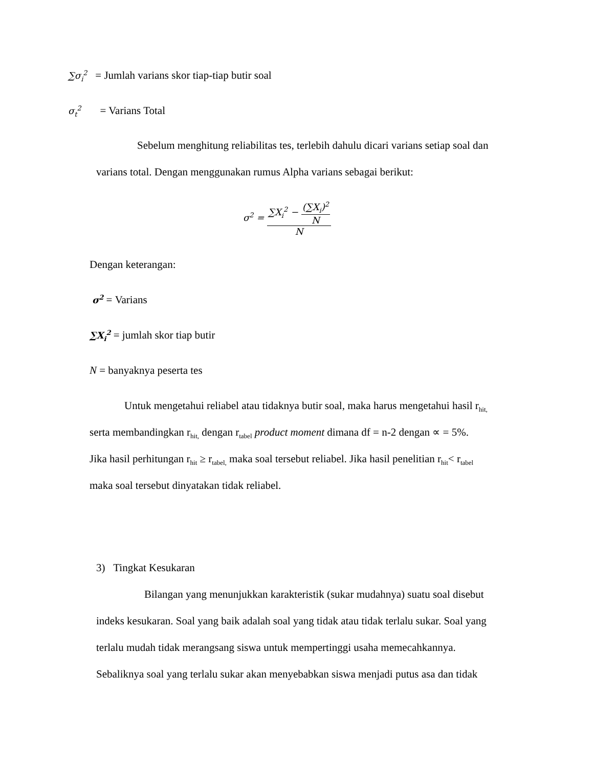∑σ<sub>i</sub><sup>2</sup> = Jumlah varians skor tiap-tiap butir soal
σ<sub>t</sub><sup>2</sup> = Varians Total
Sebelum menghitung reliabilitas tes, terlebih dahulu dicari varians setiap soal dan
varians total. Dengan menggunakan rumus Alpha varians sebagai berikut:
σ<sup>2</sup> = ∑X<sub>i</sub><sup>2</sup> − (∑X<sub>i</sub>)<sup>2</sup> N N
Dengan keterangan:
σ<sup>2</sup> = Varians
∑X<sub>i</sub><sup>2</sup> = jumlah skor tiap butir
N = banyaknya peserta tes
Untuk mengetahui reliabel atau tidaknya butir soal, maka harus mengetahui hasil r<sub>hit,</sub>
serta membandingkan r<sub>hit,</sub> dengan r<sub>tabel</sub> product moment dimana df = n-2 dengan ∝ = 5%.
Jika hasil perhitungan r<sub>hit</sub> ≥ r<sub>tabel,</sub> maka soal tersebut reliabel. Jika hasil penelitian r<sub>hit</sub>< r<sub>tabel</sub>
maka soal tersebut dinyatakan tidak reliabel.
3) Tingkat Kesukaran
Bilangan yang menunjukkan karakteristik (sukar mudahnya) suatu soal disebut
indeks kesukaran. Soal yang baik adalah soal yang tidak atau tidak terlalu sukar. Soal yang
terlalu mudah tidak merangsang siswa untuk mempertinggi usaha memecahkannya.
Sebaliknya soal yang terlalu sukar akan menyebabkan siswa menjadi putus asa dan tidak